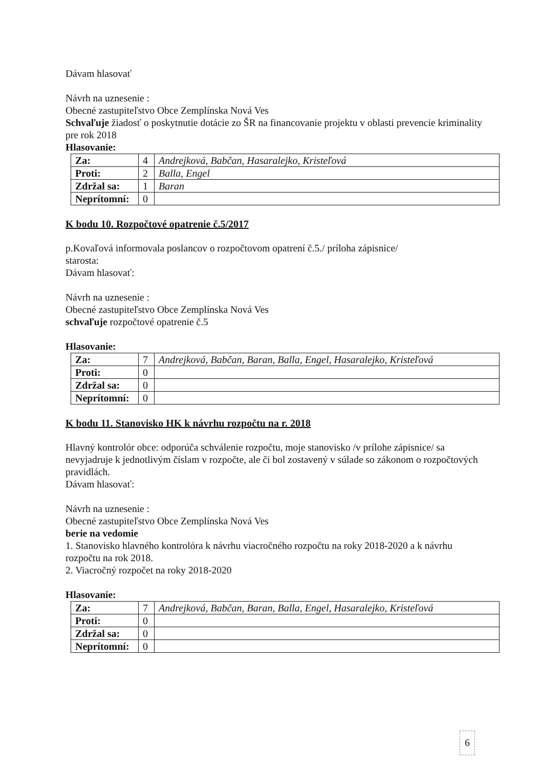Dávam hlasovať
Návrh na uznesenie :
Obecné zastupiteľstvo Obce Zemplínska Nová Ves
Schvaľuje žiadosť o poskytnutie dotácie zo ŠR na financovanie projektu v oblasti prevencie kriminality pre rok 2018
Hlasovanie:
| Za: | 4 | Andrejková, Babčan, Hasaralejko, Kristeľová |
| Proti: | 2 | Balla, Engel |
| Zdržal sa: | 1 | Baran |
| Neprítomní: | 0 | |
K bodu 10. Rozpočtové opatrenie č.5/2017
p.Kovaľová informovala poslancov o rozpočtovom opatrení č.5./ príloha zápisnice/
starosta:
Dávam hlasovať:
Návrh na uznesenie :
Obecné zastupiteľstvo Obce Zemplínska Nová Ves
schvaľuje rozpočtové opatrenie č.5
Hlasovanie:
| Za: | 7 | Andrejková, Babčan, Baran, Balla, Engel, Hasaralejko, Kristeľová |
| Proti: | 0 | |
| Zdržal sa: | 0 | |
| Neprítomní: | 0 | |
K bodu 11. Stanovisko HK k návrhu rozpočtu na r. 2018
Hlavný kontrolór obce: odporúča schválenie rozpočtu, moje stanovisko /v prílohe zápisnice/ sa nevyjadruje k jednotlivým číslam v rozpočte, ale či bol zostavený v súlade so zákonom o rozpočtových pravidlách.
Dávam hlasovať:
Návrh na uznesenie :
Obecné zastupiteľstvo Obce Zemplínska Nová Ves
berie na vedomie
1. Stanovisko hlavného kontrolóra k návrhu viacročného rozpočtu na roky 2018-2020 a k návrhu rozpočtu na rok 2018.
2. Viacročný rozpočet na roky 2018-2020
Hlasovanie:
| Za: | 7 | Andrejková, Babčan, Baran, Balla, Engel, Hasaralejko, Kristeľová |
| Proti: | 0 | |
| Zdržal sa: | 0 | |
| Neprítomní: | 0 | |
6